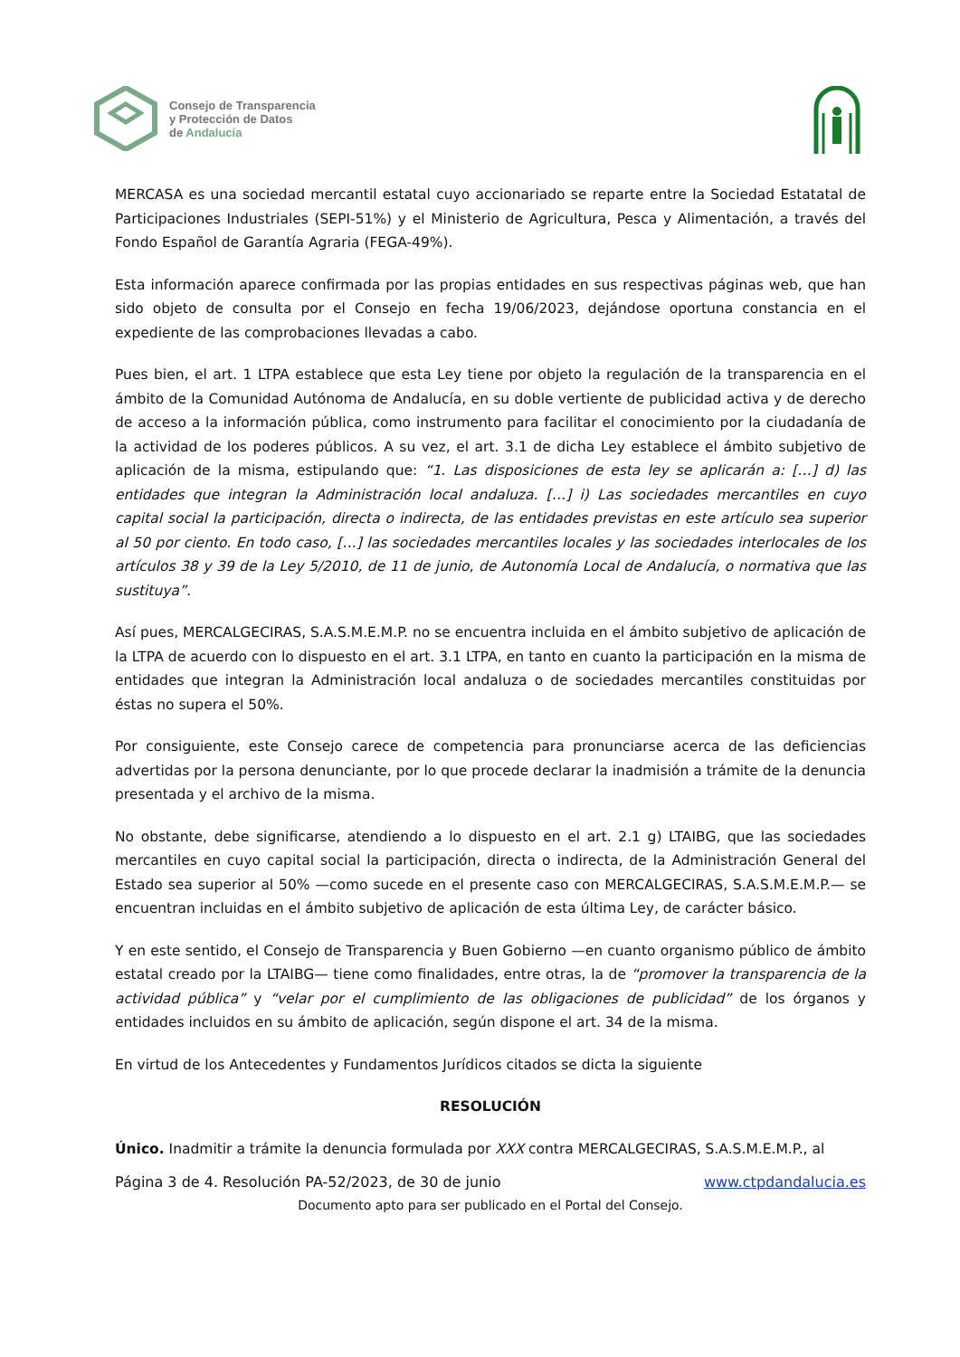Consejo de Transparencia
y Protección de Datos
de Andalucía
MERCASA es una sociedad mercantil estatal cuyo accionariado se reparte entre la Sociedad Estatatal de Participaciones Industriales (SEPI-51%) y el Ministerio de Agricultura, Pesca y Alimentación, a través del Fondo Español de Garantía Agraria (FEGA-49%).
Esta información aparece confirmada por las propias entidades en sus respectivas páginas web, que han sido objeto de consulta por el Consejo en fecha 19/06/2023, dejándose oportuna constancia en el expediente de las comprobaciones llevadas a cabo.
Pues bien, el art. 1 LTPA establece que esta Ley tiene por objeto la regulación de la transparencia en el ámbito de la Comunidad Autónoma de Andalucía, en su doble vertiente de publicidad activa y de derecho de acceso a la información pública, como instrumento para facilitar el conocimiento por la ciudadanía de la actividad de los poderes públicos. A su vez, el art. 3.1 de dicha Ley establece el ámbito subjetivo de aplicación de la misma, estipulando que: “1. Las disposiciones de esta ley se aplicarán a: […] d) las entidades que integran la Administración local andaluza. […] i) Las sociedades mercantiles en cuyo capital social la participación, directa o indirecta, de las entidades previstas en este artículo sea superior al 50 por ciento. En todo caso, […] las sociedades mercantiles locales y las sociedades interlocales de los artículos 38 y 39 de la Ley 5/2010, de 11 de junio, de Autonomía Local de Andalucía, o normativa que las sustituya”.
Así pues, MERCALGECIRAS, S.A.S.M.E.M.P. no se encuentra incluida en el ámbito subjetivo de aplicación de la LTPA de acuerdo con lo dispuesto en el art. 3.1 LTPA, en tanto en cuanto la participación en la misma de entidades que integran la Administración local andaluza o de sociedades mercantiles constituidas por éstas no supera el 50%.
Por consiguiente, este Consejo carece de competencia para pronunciarse acerca de las deficiencias advertidas por la persona denunciante, por lo que procede declarar la inadmisión a trámite de la denuncia presentada y el archivo de la misma.
No obstante, debe significarse, atendiendo a lo dispuesto en el art. 2.1 g) LTAIBG, que las sociedades mercantiles en cuyo capital social la participación, directa o indirecta, de la Administración General del Estado sea superior al 50% —como sucede en el presente caso con MERCALGECIRAS, S.A.S.M.E.M.P.— se encuentran incluidas en el ámbito subjetivo de aplicación de esta última Ley, de carácter básico.
Y en este sentido, el Consejo de Transparencia y Buen Gobierno —en cuanto organismo público de ámbito estatal creado por la LTAIBG— tiene como finalidades, entre otras, la de “promover la transparencia de la actividad pública” y “velar por el cumplimiento de las obligaciones de publicidad” de los órganos y entidades incluidos en su ámbito de aplicación, según dispone el art. 34 de la misma.
En virtud de los Antecedentes y Fundamentos Jurídicos citados se dicta la siguiente
RESOLUCIÓN
Único. Inadmitir a trámite la denuncia formulada por XXX contra MERCALGECIRAS, S.A.S.M.E.M.P., al
Página 3 de 4. Resolución PA-52/2023, de 30 de junio www.ctpdandalucia.es
Documento apto para ser publicado en el Portal del Consejo.